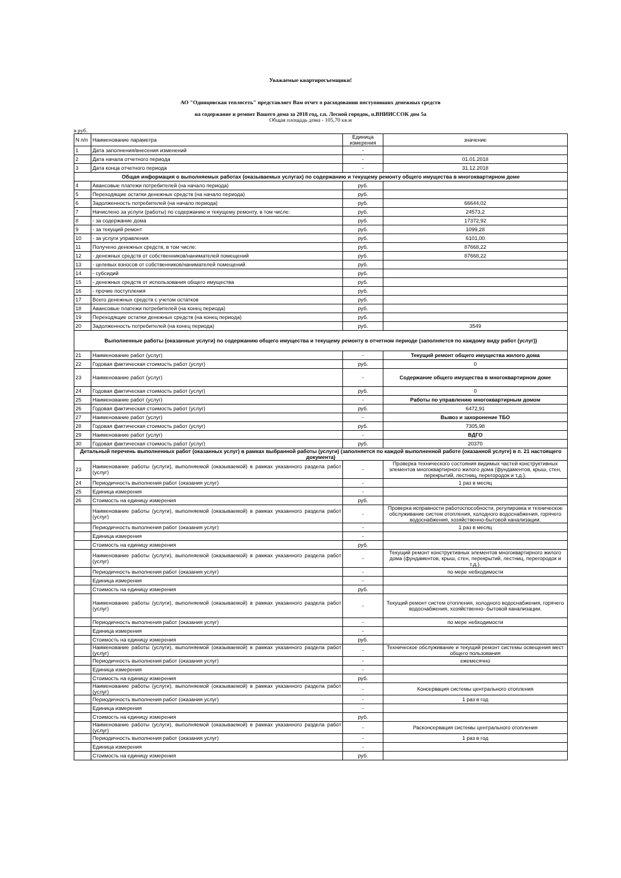Уважаемые квартиросъемщики!
АО "Одинцовская теплосеть" представляет Вам отчет о расходовании поступивших денежных средств
на содержание и ремонт Вашего дома за 2018 год, г.п. Лесной городок, п.ВНИИССОК дом 5а
Общая площадь дома - 105,70 кв.м
в руб.
| N п/п | Наименование параметра | Единица измерения | значение |
| 1 | Дата заполнения/внесения изменений | - | |
| 2 | Дата начала отчетного периода | - | 01.01.2018 |
| 3 | Дата конца отчетного периода | - | 31.12.2018 |
| Общая информация о выполняемых работах (оказываемых услугах) по содержанию и текущему ремонту общего имущества в многоквартирном доме | | | |
| 4 | Авансовые платежи потребителей (на начало периода) | руб. | |
| 5 | Переходящие остатки денежных средств (на начало периода) | руб. | |
| 6 | Задолженность потребителей (на начало периода) | руб. | 66644,02 |
| 7 | Начислено за услуги (работы) по содержанию и текущему ремонту, в том числе: | руб. | 24573,2 |
| 8 | - за содержание дома | руб. | 17372,92 |
| 9 | - за текущий ремонт | руб. | 1099,28 |
| 10 | - за услуги управления | руб. | 6101,00 |
| 11 | Получено денежных средств, в том числе: | руб. | 87668,22 |
| 12 | - денежных средств от собственников/нанимателей помещений | руб. | 87668,22 |
| 13 | - целевых взносов от собственников/нанимателей помещений | руб. | |
| 14 | - субсидий | руб. | |
| 15 | - денежных средств от использования общего имущества | руб. | |
| 16 | - прочие поступления | руб. | |
| 17 | Всего денежных средств с учетом остатков | руб. | |
| 18 | Авансовые платежи потребителей (на конец периода) | руб. | |
| 19 | Переходящие остатки денежных средств (на конец периода) | руб. | |
| 20 | Задолженность потребителей (на конец периода) | руб. | 3549 |
| Выполненные работы (оказанные услуги) по содержанию общего имущества и текущему ремонту в отчетном периоде (заполняется по каждому виду работ (услуг)) | | | |
| 21 | Наименование работ (услуг) | - | Текущий ремонт общего имущества жилого дома |
| 22 | Годовая фактическая стоимость работ (услуг) | руб. | 0 |
| 23 | Наименование работ (услуг) | - | Содержание общего имущества в многоквартирном доме |
| 24 | Годовая фактическая стоимость работ (услуг) | руб. | 0 |
| 25 | Наименование работ (услуг) | - | Работы по управлению многоквартирным домом |
| 26 | Годовая фактическая стоимость работ (услуг) | руб. | 6472,91 |
| 27 | Наименование работ (услуг) | - | Вывоз и захоронение ТБО |
| 28 | Годовая фактическая стоимость работ (услуг) | руб. | 7305,98 |
| 29 | Наименование работ (услуг) | - | ВДГО |
| 30 | Годовая фактическая стоимость работ (услуг) | руб. | 20370 |
| Детальный перечень выполненных работ (оказанных услуг) в рамках выбранной работы (услуги) (заполняется по каждой выполненной работе (оказанной услуге) в п. 21 настоящего документа) | | | |
| 23 | Наименование работы (услуги), выполняемой (оказываемой) в рамках указанного раздела работ (услуг) | - | Проверка технического состояния видимых частей конструктивных элементов многоквартирного жилого дома (фундаментов, крыш, стен, перекрытий, лестниц, перегородок и т.д.). |
| 24 | Периодичность выполнения работ (оказания услуг) | - | 1 раз в месяц |
| 25 | Единица измерения | - | |
| 26 | Стоимость на единицу измерения | руб. | |
| | Наименование работы (услуги), выполняемой (оказываемой) в рамках указанного раздела работ (услуг) | - | Проверка исправности работоспособности, регулировка и техническое обслуживание систем отопления, холодного водоснабжения, горячего водоснабжения, хозяйственно-бытовой канализации. |
| | Периодичность выполнения работ (оказания услуг) | - | 1 раз в месяц |
| | Единица измерения | - | |
| | Стоимость на единицу измерения | руб. | |
| | Наименование работы (услуги), выполняемой (оказываемой) в рамках указанного раздела работ (услуг) | - | Текущий ремонт конструктивных элементов многоквартирного жилого дома (фундаментов, крыш, стен, перекрытий, лестниц, перегородок и т.д.). |
| | Периодичность выполнения работ (оказания услуг) | - | по мере небходимости |
| | Единица измерения | - | |
| | Стоимость на единицу измерения | руб. | |
| | Наименование работы (услуги), выполняемой (оказываемой) в рамках указанного раздела работ (услуг) | - | Текущий ремонт систем отопления, холодного водоснабжения, горячего водоснабжения, хозяйственно- бытовой канализации. |
| | Периодичность выполнения работ (оказания услуг) | - | по мере небходимости |
| | Единица измерения | - | |
| | Стоимость на единицу измерения | руб. | |
| | Наименование работы (услуги), выполняемой (оказываемой) в рамках указанного раздела работ (услуг) | - | Техническое обслуживание и текущий ремонт системы освещения мест общего пользования |
| | Периодичность выполнения работ (оказания услуг) | - | ежемесячно |
| | Единица измерения | - | |
| | Стоимость на единицу измерения | руб. | |
| | Наименование работы (услуги), выполняемой (оказываемой) в рамках указанного раздела работ (услуг) | - | Консервация системы центрального отопления |
| | Периодичность выполнения работ (оказания услуг) | - | 1 раз в год |
| | Единица измерения | - | |
| | Стоимость на единицу измерения | руб. | |
| | Наименование работы (услуги), выполняемой (оказываемой) в рамках указанного раздела работ (услуг) | - | Расконсервация системы центрального отопления |
| | Периодичность выполнения работ (оказания услуг) | - | 1 раз в год |
| | Единица измерения | - | |
| | Стоимость на единицу измерения | руб. | |